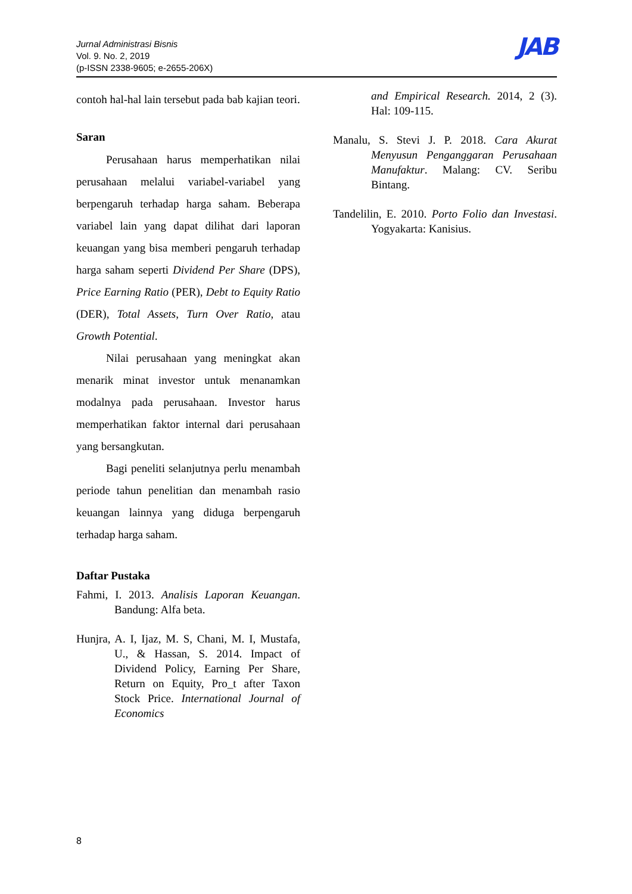Jurnal Administrasi Bisnis
Vol. 9. No. 2, 2019
(p-ISSN 2338-9605; e-2655-206X)
JAB
contoh hal-hal lain tersebut pada bab kajian teori.
Saran
Perusahaan harus memperhatikan nilai perusahaan melalui variabel-variabel yang berpengaruh terhadap harga saham. Beberapa variabel lain yang dapat dilihat dari laporan keuangan yang bisa memberi pengaruh terhadap harga saham seperti Dividend Per Share (DPS), Price Earning Ratio (PER), Debt to Equity Ratio (DER), Total Assets, Turn Over Ratio, atau Growth Potential.
Nilai perusahaan yang meningkat akan menarik minat investor untuk menanamkan modalnya pada perusahaan. Investor harus memperhatikan faktor internal dari perusahaan yang bersangkutan.
Bagi peneliti selanjutnya perlu menambah periode tahun penelitian dan menambah rasio keuangan lainnya yang diduga berpengaruh terhadap harga saham.
Daftar Pustaka
Fahmi, I. 2013. Analisis Laporan Keuangan. Bandung: Alfa beta.
Hunjra, A. I, Ijaz, M. S, Chani, M. I, Mustafa, U., & Hassan, S. 2014. Impact of Dividend Policy, Earning Per Share, Return on Equity, Pro_t after Taxon Stock Price. International Journal of Economics
and Empirical Research. 2014, 2 (3). Hal: 109-115.
Manalu, S. Stevi J. P. 2018. Cara Akurat Menyusun Penganggaran Perusahaan Manufaktur. Malang: CV. Seribu Bintang.
Tandelilin, E. 2010. Porto Folio dan Investasi. Yogyakarta: Kanisius.
8